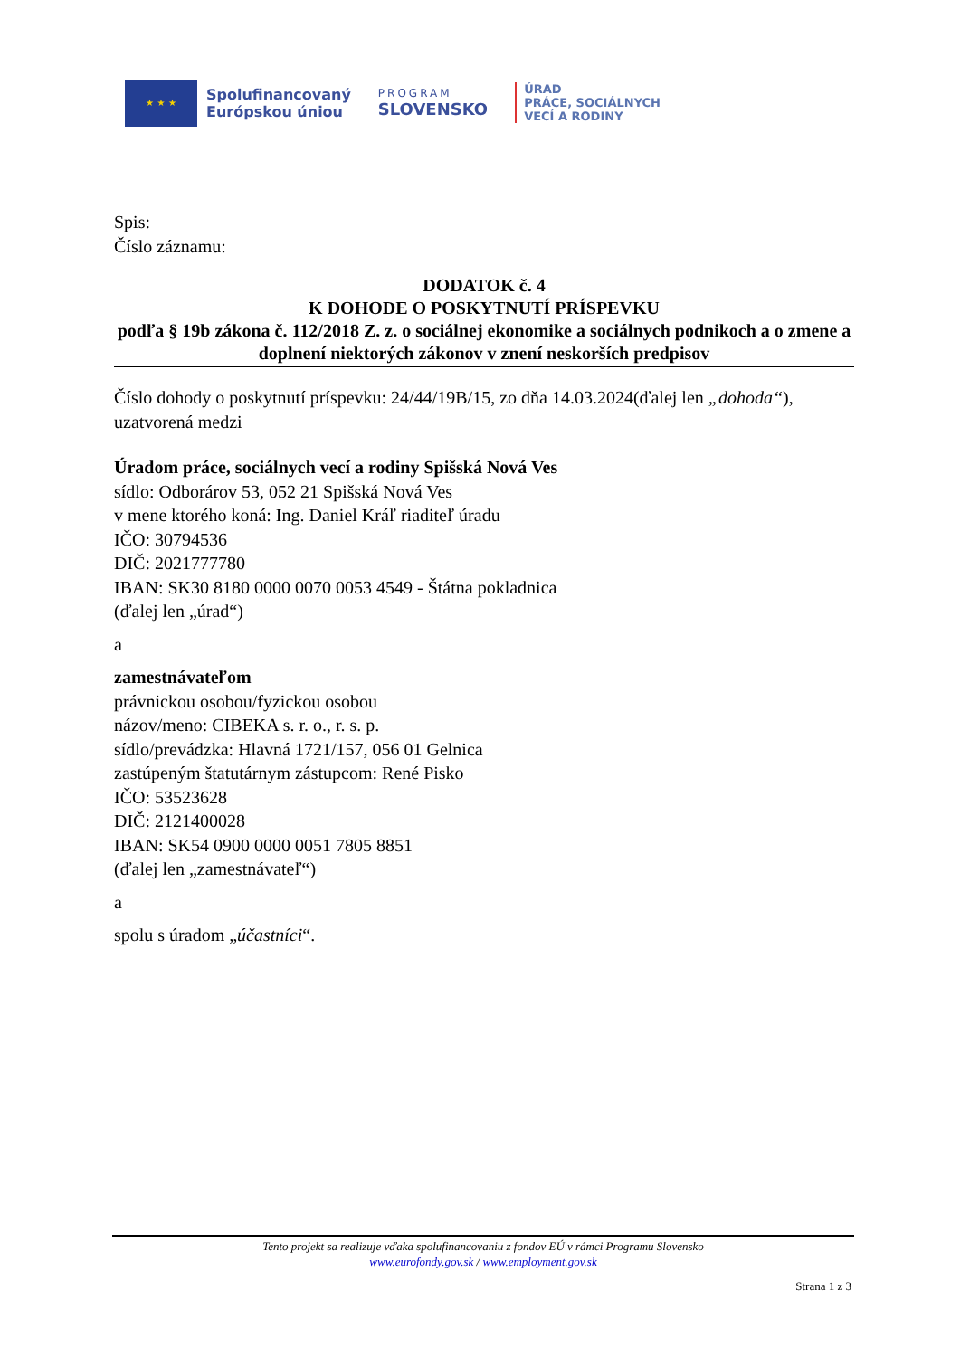★ ★ ★
Spolufinancovaný
Európskou úniou
PROGRAM
SLOVENSKO
ÚRAD
PRÁCE, SOCIÁLNYCH
VECÍ A RODINY
Spis:
Číslo záznamu:
DODATOK č. 4
K DOHODE O POSKYTNUTÍ PRÍSPEVKU
podľa § 19b zákona č. 112/2018 Z. z. o sociálnej ekonomike a sociálnych podnikoch a o zmene a doplnení niektorých zákonov v znení neskorších predpisov
Číslo dohody o poskytnutí príspevku: 24/44/19B/15, zo dňa 14.03.2024(ďalej len „dohoda“), uzatvorená medzi
Úradom práce, sociálnych vecí a rodiny Spišská Nová Ves
sídlo: Odborárov 53, 052 21 Spišská Nová Ves
v mene ktorého koná: Ing. Daniel Kráľ riaditeľ úradu
IČO: 30794536
DIČ: 2021777780
IBAN: SK30 8180 0000 0070 0053 4549 - Štátna pokladnica
(ďalej len „úrad“)
a
zamestnávateľom
právnickou osobou/fyzickou osobou
názov/meno: CIBEKA s. r. o., r. s. p.
sídlo/prevádzka: Hlavná 1721/157, 056 01 Gelnica
zastúpeným štatutárnym zástupcom: René Pisko
IČO: 53523628
DIČ: 2121400028
IBAN: SK54 0900 0000 0051 7805 8851
(ďalej len „zamestnávateľ“)
a
spolu s úradom „účastníci“.
Tento projekt sa realizuje vďaka spolufinancovaniu z fondov EÚ v rámci Programu Slovensko
www.eurofondy.gov.sk / www.employment.gov.sk
Strana 1 z 3